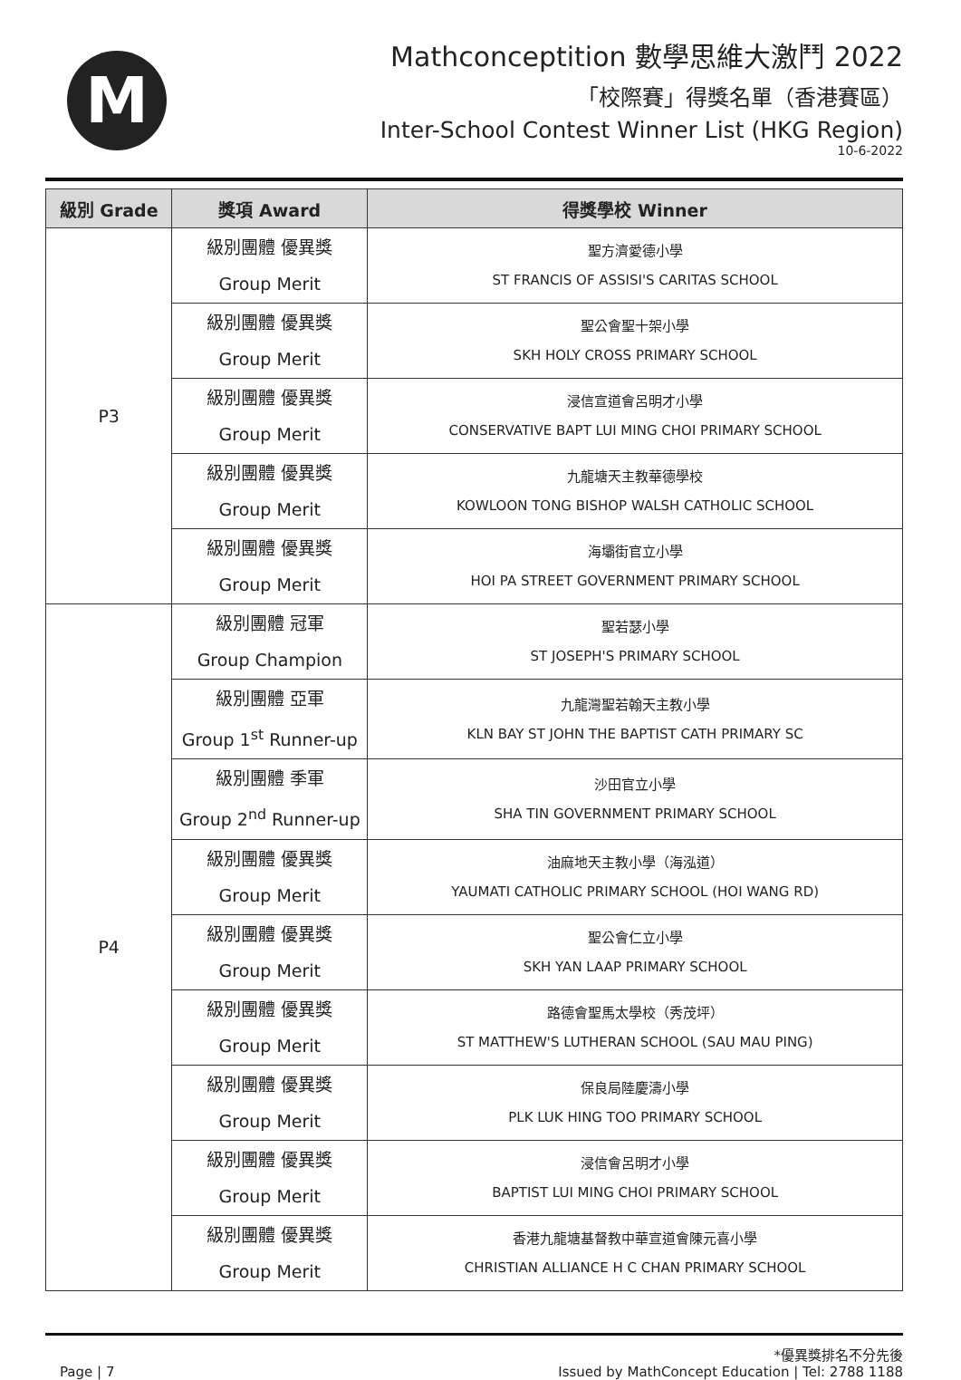M
Mathconceptition 數學思維大激鬥 2022
「校際賽」得獎名單（香港賽區）
Inter-School Contest Winner List (HKG Region)
10-6-2022
| 級別 Grade | 獎項 Award | 得獎學校 Winner |
| --- | --- | --- |
| P3 | 級別團體 優異獎 Group Merit | 聖方濟愛德小學 ST FRANCIS OF ASSISI'S CARITAS SCHOOL |
| | 級別團體 優異獎 Group Merit | 聖公會聖十架小學 SKH HOLY CROSS PRIMARY SCHOOL |
| | 級別團體 優異獎 Group Merit | 浸信宣道會呂明才小學 CONSERVATIVE BAPT LUI MING CHOI PRIMARY SCHOOL |
| | 級別團體 優異獎 Group Merit | 九龍塘天主教華德學校 KOWLOON TONG BISHOP WALSH CATHOLIC SCHOOL |
| | 級別團體 優異獎 Group Merit | 海壩街官立小學 HOI PA STREET GOVERNMENT PRIMARY SCHOOL |
| P4 | 級別團體 冠軍 Group Champion | 聖若瑟小學 ST JOSEPH'S PRIMARY SCHOOL |
| | 級別團體 亞軍 Group 1<sup>st</sup> Runner-up | 九龍灣聖若翰天主教小學 KLN BAY ST JOHN THE BAPTIST CATH PRIMARY SC |
| | 級別團體 季軍 Group 2<sup>nd</sup> Runner-up | 沙田官立小學 SHA TIN GOVERNMENT PRIMARY SCHOOL |
| | 級別團體 優異獎 Group Merit | 油麻地天主教小學（海泓道） YAUMATI CATHOLIC PRIMARY SCHOOL (HOI WANG RD) |
| | 級別團體 優異獎 Group Merit | 聖公會仁立小學 SKH YAN LAAP PRIMARY SCHOOL |
| | 級別團體 優異獎 Group Merit | 路德會聖馬太學校（秀茂坪） ST MATTHEW'S LUTHERAN SCHOOL (SAU MAU PING) |
| | 級別團體 優異獎 Group Merit | 保良局陸慶濤小學 PLK LUK HING TOO PRIMARY SCHOOL |
| | 級別團體 優異獎 Group Merit | 浸信會呂明才小學 BAPTIST LUI MING CHOI PRIMARY SCHOOL |
| | 級別團體 優異獎 Group Merit | 香港九龍塘基督教中華宣道會陳元喜小學 CHRISTIAN ALLIANCE H C CHAN PRIMARY SCHOOL |
Page | 7
*優異獎排名不分先後
Issued by MathConcept Education | Tel: 2788 1188